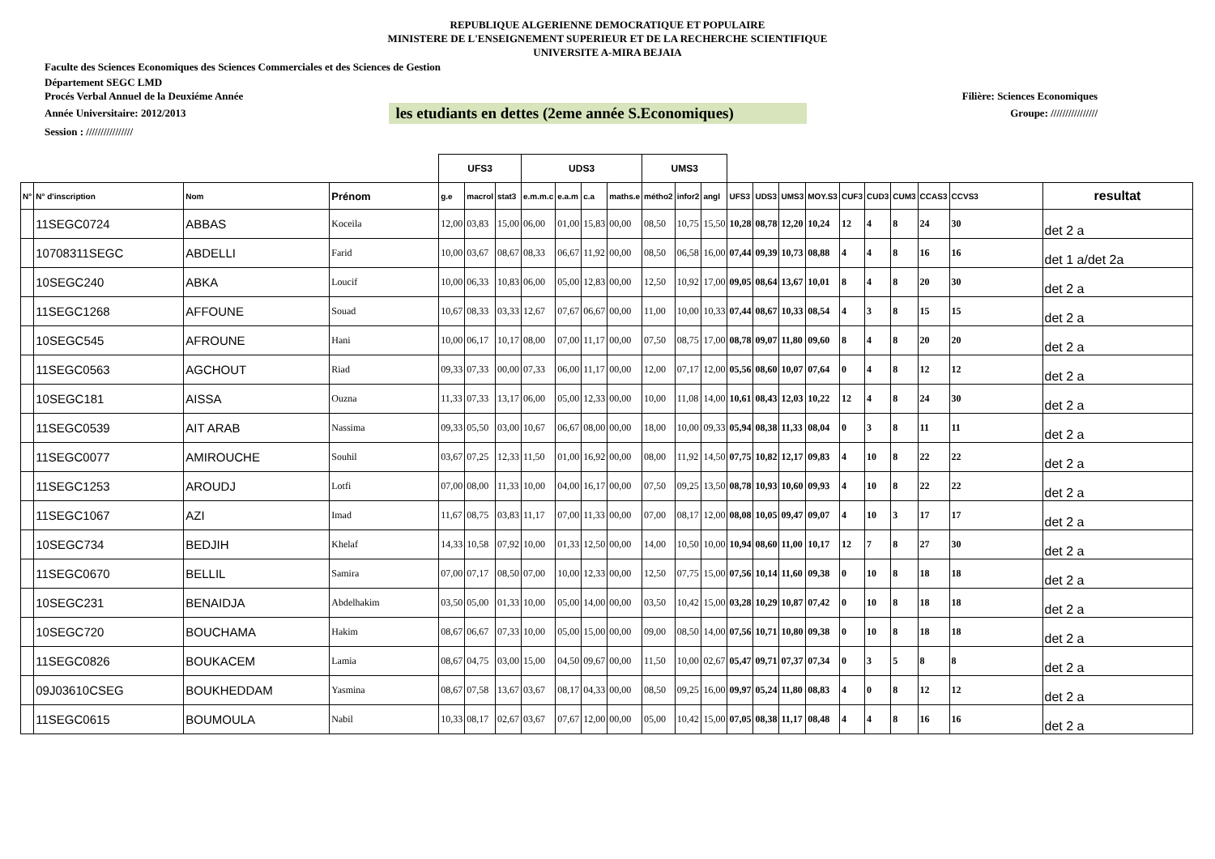REPUBLIQUE ALGERIENNE DEMOCRATIQUE ET POPULAIRE
MINISTERE DE L'ENSEIGNEMENT SUPERIEUR ET DE LA RECHERCHE SCIENTIFIQUE
UNIVERSITE A-MIRA BEJAIA
Faculte des Sciences Economiques des Sciences Commerciales et des Sciences de Gestion
Département SEGC LMD
Procés Verbal Annuel de la Deuxiéme Année Filière: Sciences Economiques
Année Universitaire: 2012/2013 les etudiants en dettes (2eme année S.Economiques) Groupe: ////////////////
Session : ////////////////
| | | | | UFS3 | | | UDS3 | | | | UMS3 | | | | | | | | | | | | |
| --- | --- | --- | --- | --- | --- | --- | --- | --- | --- | --- | --- | --- | --- | --- | --- | --- | --- | --- | --- | --- | --- | --- | --- |
| N° | N° d'inscription | Nom | Prénom | g.e | macrol | stat3 | e.m.m.c | e.a.m | c.a | maths.e | métho2 | infor2 | angl | UFS3 | UDS3 | UMS3 | MOY.S3 | CUF3 | CUD3 | CUM3 | CCAS3 | CCVS3 | resultat |
| | 11SEGC0724 | ABBAS | Koceila | 12,00 | 03,83 | 15,00 | 06,00 | 01,00 | 15,83 | 00,00 | 08,50 | 10,75 | 15,50 | 10,28 | 08,78 | 12,20 | 10,24 | 12 | 4 | 8 | 24 | 30 | det 2 a |
| | 10708311SEGC | ABDELLI | Farid | 10,00 | 03,67 | 08,67 | 08,33 | 06,67 | 11,92 | 00,00 | 08,50 | 06,58 | 16,00 | 07,44 | 09,39 | 10,73 | 08,88 | 4 | 4 | 8 | 16 | 16 | det 1 a/det 2a |
| | 10SEGC240 | ABKA | Loucif | 10,00 | 06,33 | 10,83 | 06,00 | 05,00 | 12,83 | 00,00 | 12,50 | 10,92 | 17,00 | 09,05 | 08,64 | 13,67 | 10,01 | 8 | 4 | 8 | 20 | 30 | det 2 a |
| | 11SEGC1268 | AFFOUNE | Souad | 10,67 | 08,33 | 03,33 | 12,67 | 07,67 | 06,67 | 00,00 | 11,00 | 10,00 | 10,33 | 07,44 | 08,67 | 10,33 | 08,54 | 4 | 3 | 8 | 15 | 15 | det 2 a |
| | 10SEGC545 | AFROUNE | Hani | 10,00 | 06,17 | 10,17 | 08,00 | 07,00 | 11,17 | 00,00 | 07,50 | 08,75 | 17,00 | 08,78 | 09,07 | 11,80 | 09,60 | 8 | 4 | 8 | 20 | 20 | det 2 a |
| | 11SEGC0563 | AGCHOUT | Riad | 09,33 | 07,33 | 00,00 | 07,33 | 06,00 | 11,17 | 00,00 | 12,00 | 07,17 | 12,00 | 05,56 | 08,60 | 10,07 | 07,64 | 0 | 4 | 8 | 12 | 12 | det 2 a |
| | 10SEGC181 | AISSA | Ouzna | 11,33 | 07,33 | 13,17 | 06,00 | 05,00 | 12,33 | 00,00 | 10,00 | 11,08 | 14,00 | 10,61 | 08,43 | 12,03 | 10,22 | 12 | 4 | 8 | 24 | 30 | det 2 a |
| | 11SEGC0539 | AIT ARAB | Nassima | 09,33 | 05,50 | 03,00 | 10,67 | 06,67 | 08,00 | 00,00 | 18,00 | 10,00 | 09,33 | 05,94 | 08,38 | 11,33 | 08,04 | 0 | 3 | 8 | 11 | 11 | det 2 a |
| | 11SEGC0077 | AMIROUCHE | Souhil | 03,67 | 07,25 | 12,33 | 11,50 | 01,00 | 16,92 | 00,00 | 08,00 | 11,92 | 14,50 | 07,75 | 10,82 | 12,17 | 09,83 | 4 | 10 | 8 | 22 | 22 | det 2 a |
| | 11SEGC1253 | AROUDJ | Lotfi | 07,00 | 08,00 | 11,33 | 10,00 | 04,00 | 16,17 | 00,00 | 07,50 | 09,25 | 13,50 | 08,78 | 10,93 | 10,60 | 09,93 | 4 | 10 | 8 | 22 | 22 | det 2 a |
| | 11SEGC1067 | AZI | Imad | 11,67 | 08,75 | 03,83 | 11,17 | 07,00 | 11,33 | 00,00 | 07,00 | 08,17 | 12,00 | 08,08 | 10,05 | 09,47 | 09,07 | 4 | 10 | 3 | 17 | 17 | det 2 a |
| | 10SEGC734 | BEDJIH | Khelaf | 14,33 | 10,58 | 07,92 | 10,00 | 01,33 | 12,50 | 00,00 | 14,00 | 10,50 | 10,00 | 10,94 | 08,60 | 11,00 | 10,17 | 12 | 7 | 8 | 27 | 30 | det 2 a |
| | 11SEGC0670 | BELLIL | Samira | 07,00 | 07,17 | 08,50 | 07,00 | 10,00 | 12,33 | 00,00 | 12,50 | 07,75 | 15,00 | 07,56 | 10,14 | 11,60 | 09,38 | 0 | 10 | 8 | 18 | 18 | det 2 a |
| | 10SEGC231 | BENAIDJA | Abdelhakim | 03,50 | 05,00 | 01,33 | 10,00 | 05,00 | 14,00 | 00,00 | 03,50 | 10,42 | 15,00 | 03,28 | 10,29 | 10,87 | 07,42 | 0 | 10 | 8 | 18 | 18 | det 2 a |
| | 10SEGC720 | BOUCHAMA | Hakim | 08,67 | 06,67 | 07,33 | 10,00 | 05,00 | 15,00 | 00,00 | 09,00 | 08,50 | 14,00 | 07,56 | 10,71 | 10,80 | 09,38 | 0 | 10 | 8 | 18 | 18 | det 2 a |
| | 11SEGC0826 | BOUKACEM | Lamia | 08,67 | 04,75 | 03,00 | 15,00 | 04,50 | 09,67 | 00,00 | 11,50 | 10,00 | 02,67 | 05,47 | 09,71 | 07,37 | 07,34 | 0 | 3 | 5 | 8 | 8 | det 2 a |
| | 09J03610CSEG | BOUKHEDDAM | Yasmina | 08,67 | 07,58 | 13,67 | 03,67 | 08,17 | 04,33 | 00,00 | 08,50 | 09,25 | 16,00 | 09,97 | 05,24 | 11,80 | 08,83 | 4 | 0 | 8 | 12 | 12 | det 2 a |
| | 11SEGC0615 | BOUMOULA | Nabil | 10,33 | 08,17 | 02,67 | 03,67 | 07,67 | 12,00 | 00,00 | 05,00 | 10,42 | 15,00 | 07,05 | 08,38 | 11,17 | 08,48 | 4 | 4 | 8 | 16 | 16 | det 2 a |